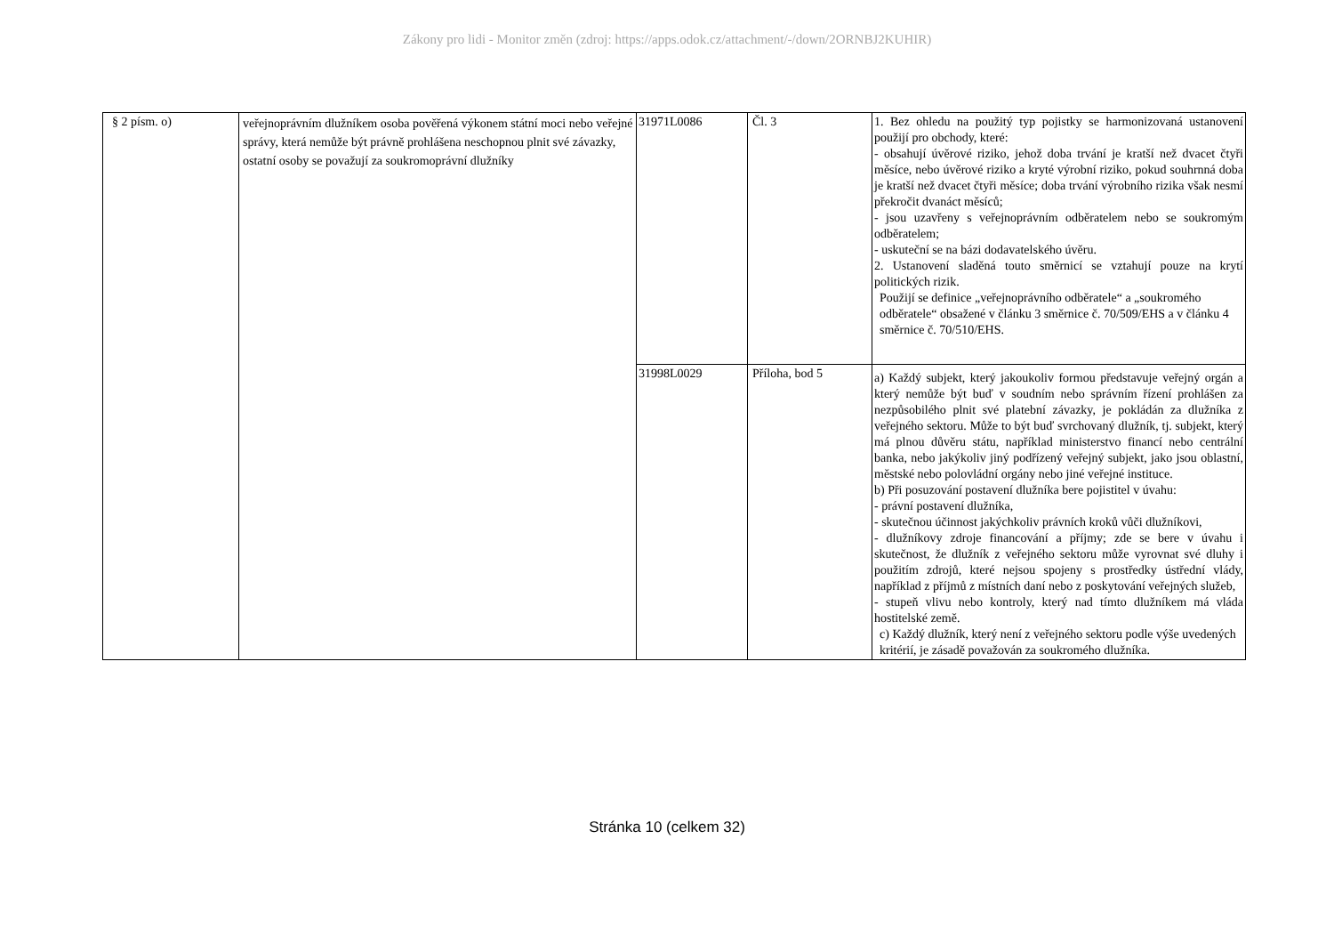Zákony pro lidi - Monitor změn (zdroj: https://apps.odok.cz/attachment/-/down/2ORNBJ2KUHIR)
| § 2 písm. o) | veřejnoprávním dlužníkem osoba pověřená výkonem státní moci nebo veřejné správy, která nemůže být právně prohlášena neschopnou plnit své závazky, ostatní osoby se považují za soukromoprávní dlužníky | 31971L0086 | Čl. 3 | 1. Bez ohledu na použitý typ pojistky se harmonizovaná ustanovení použijí pro obchody, které: - obsahují úvěrové riziko, jehož doba trvání je kratší než dvacet čtyři měsíce, nebo úvěrové riziko a kryté výrobní riziko, pokud souhrnná doba je kratší než dvacet čtyři měsíce; doba trvání výrobního rizika však nesmí překročit dvanáct měsíců; - jsou uzavřeny s veřejnoprávním odběratelem nebo se soukromým odběratelem; - uskuteční se na bázi dodavatelského úvěru. 2. Ustanovení sladěná touto směrnicí se vztahují pouze na krytí politických rizik. Použijí se definice „veřejnoprávního odběratele“ a „soukromého odběratele“ obsažené v článku 3 směrnice č. 70/509/EHS a v článku 4 směrnice č. 70/510/EHS. |
| | | 31998L0029 | Příloha, bod 5 | a) Každý subjekt, který jakoukoliv formou představuje veřejný orgán a který nemůže být buď v soudním nebo správním řízení prohlášen za nezpůsobilého plnit své platební závazky, je pokládán za dlužníka z veřejného sektoru. Může to být buď svrchovaný dlužník, tj. subjekt, který má plnou důvěru státu, například ministerstvo financí nebo centrální banka, nebo jakýkoliv jiný podřízený veřejný subjekt, jako jsou oblastní, městské nebo polovládní orgány nebo jiné veřejné instituce. b) Při posuzování postavení dlužníka bere pojistitel v úvahu: - právní postavení dlužníka, - skutečnou účinnost jakýchkoliv právních kroků vůči dlužníkovi, - dlužníkovy zdroje financování a příjmy; zde se bere v úvahu i skutečnost, že dlužník z veřejného sektoru může vyrovnat své dluhy i použitím zdrojů, které nejsou spojeny s prostředky ústřední vlády, například z příjmů z místních daní nebo z poskytování veřejných služeb, - stupeň vlivu nebo kontroly, který nad tímto dlužníkem má vláda hostitelské země. c) Každý dlužník, který není z veřejného sektoru podle výše uvedených kritérií, je zásadě považován za soukromého dlužníka. |
Stránka 10 (celkem 32)